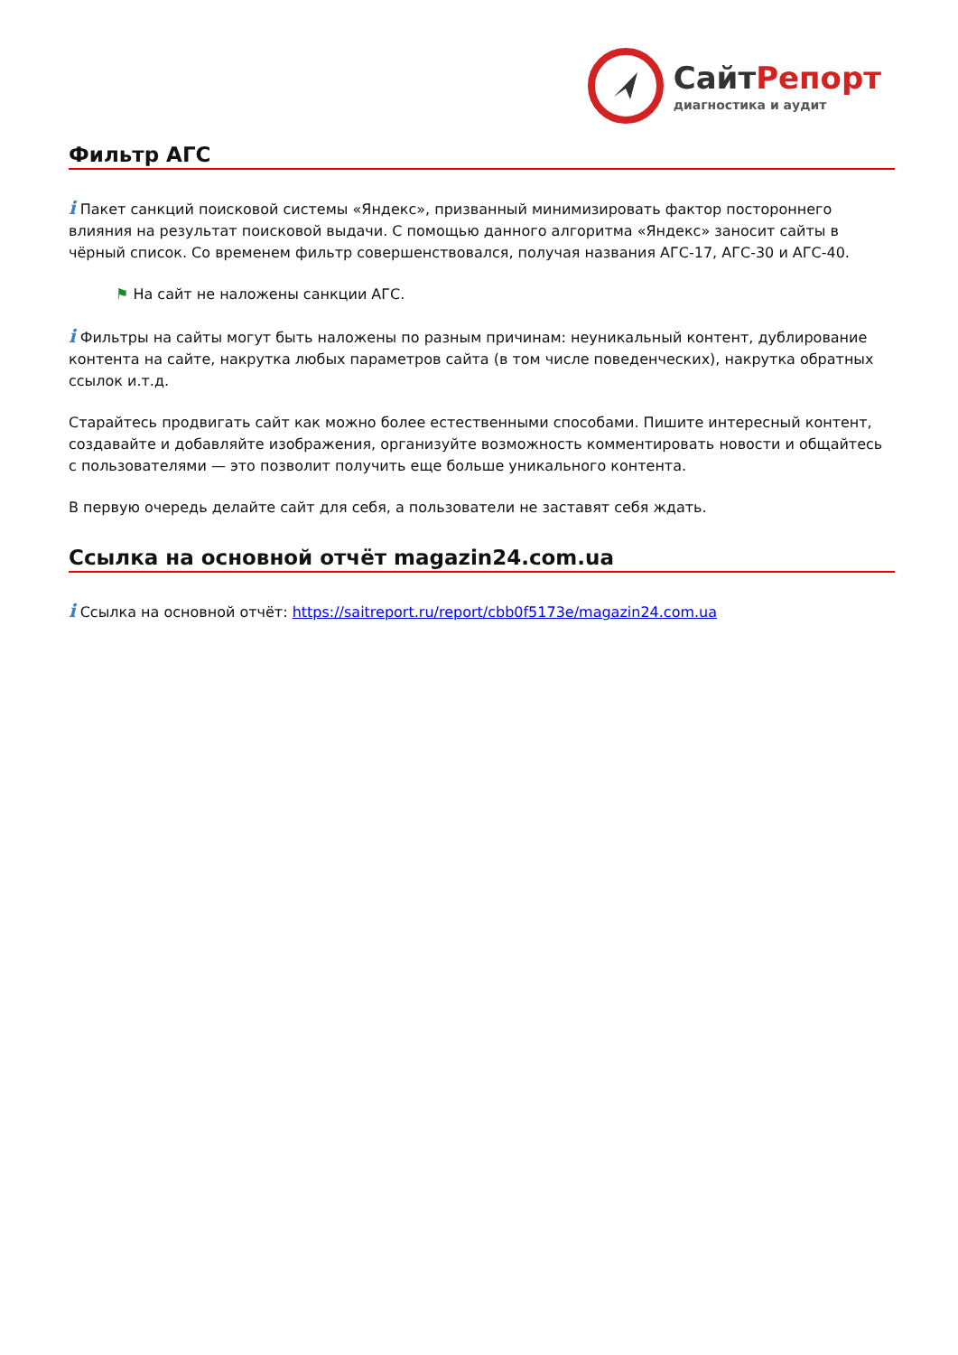Сайт Репорт
диагностика и аудит
Фильтр АГС
i Пакет санкций поисковой системы «Яндекс», призванный минимизировать фактор постороннего влияния на результат поисковой выдачи. С помощью данного алгоритма «Яндекс» заносит сайты в чёрный список. Со временем фильтр совершенствовался, получая названия АГС-17, АГС-30 и АГС-40.
⚑ На сайт не наложены санкции АГС.
i Фильтры на сайты могут быть наложены по разным причинам: неуникальный контент, дублирование контента на сайте, накрутка любых параметров сайта (в том числе поведенческих), накрутка обратных ссылок и.т.д.
Старайтесь продвигать сайт как можно более естественными способами. Пишите интересный контент, создавайте и добавляйте изображения, организуйте возможность комментировать новости и общайтесь с пользователями — это позволит получить еще больше уникального контента.
В первую очередь делайте сайт для себя, а пользователи не заставят себя ждать.
Ссылка на основной отчёт magazin24.com.ua
i Ссылка на основной отчёт: https://saitreport.ru/report/cbb0f5173e/magazin24.com.ua